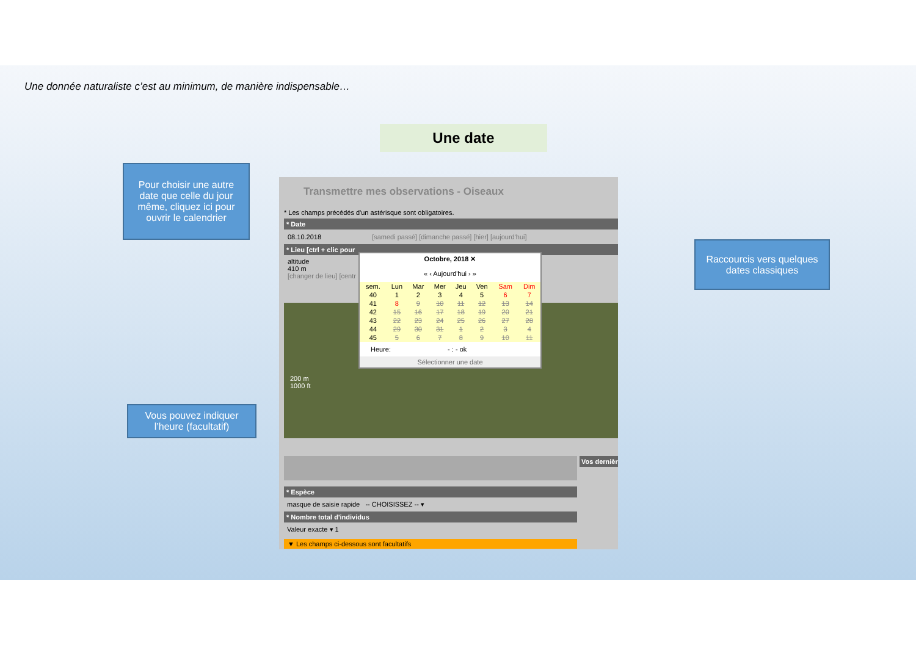Une donnée naturaliste c’est au minimum, de manière indispensable…
Une date
Pour choisir une autre date que celle du jour même, cliquez ici pour ouvrir le calendrier
Raccourcis vers quelques dates classiques
Vous pouvez indiquer l’heure (facultatif)
Transmettre mes observations - Oiseaux
* Les champs précédés d'un astérisque sont obligatoires.
* Date
08.10.2018 [samedi passé] [dimanche passé] [hier] [aujourd'hui]
* Lieu [ctrl + clic pour
altitude
410 m
[changer de lieu] [centr
200 m
1000 ft
Octobre, 2018 ✕
« ‹ Aujourd'hui › »
| sem. | Lun | Mar | Mer | Jeu | Ven | Sam | Dim |
| --- | --- | --- | --- | --- | --- | --- | --- |
| 40 | 1 | 2 | 3 | 4 | 5 | 6 | 7 |
| 41 | 8 | 9 | 10 | 11 | 12 | 13 | 14 |
| 42 | 15 | 16 | 17 | 18 | 19 | 20 | 21 |
| 43 | 22 | 23 | 24 | 25 | 26 | 27 | 28 |
| 44 | 29 | 30 | 31 | 1 | 2 | 3 | 4 |
| 45 | 5 | 6 | 7 | 8 | 9 | 10 | 11 |
Heure: - : - ok
Sélectionner une date
Vos dernièr
* Espèce
masque de saisie rapide -- CHOISISSEZ -- ▾
* Nombre total d'individus
Valeur exacte ▾ 1
▼ Les champs ci-dessous sont facultatifs